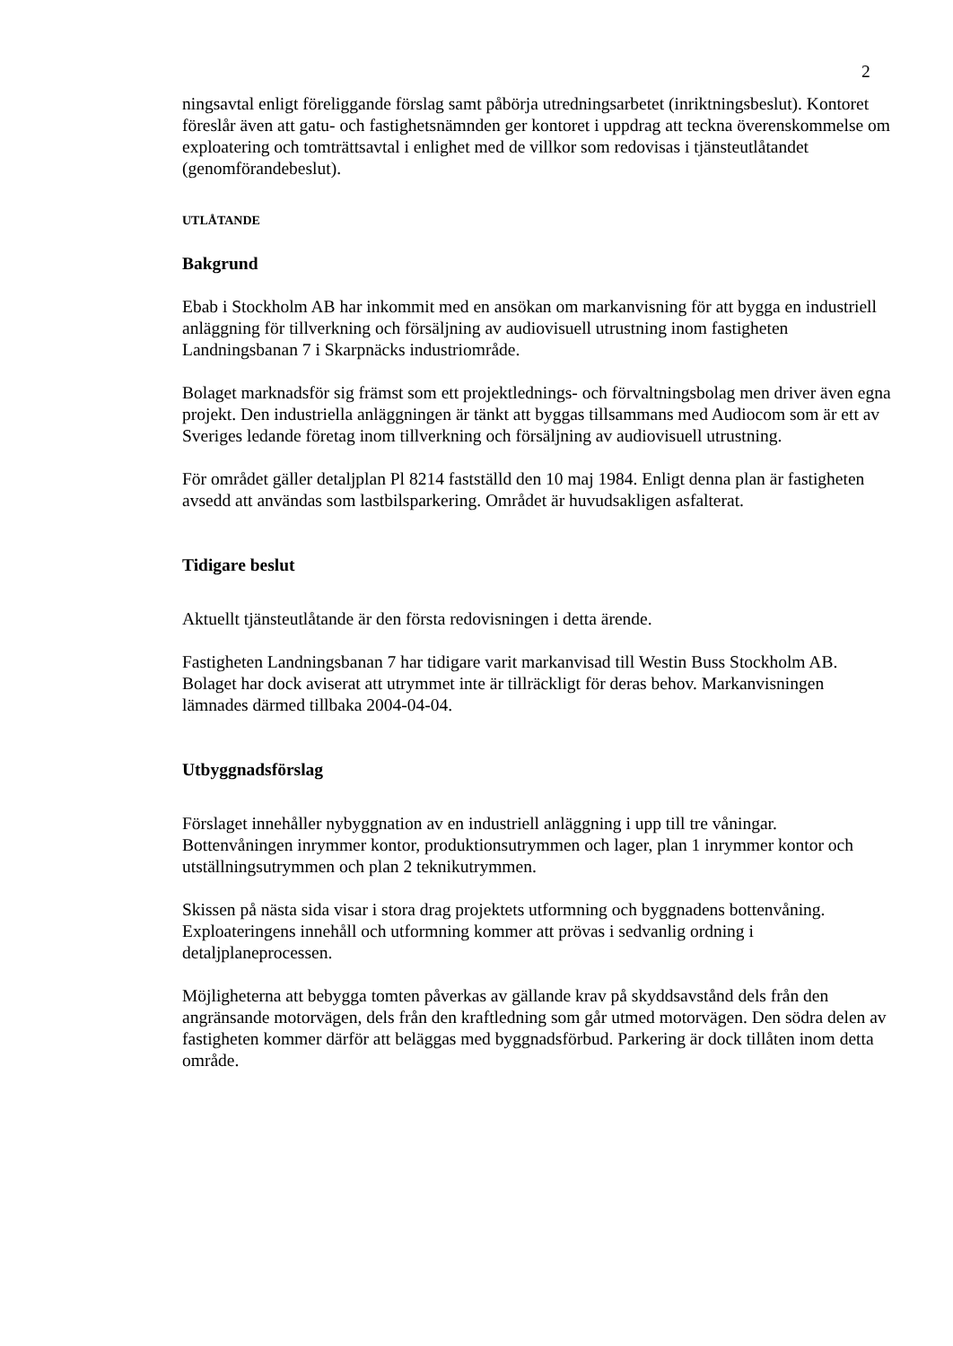2
ningsavtal enligt föreliggande förslag samt påbörja utredningsarbetet (inriktningsbeslut). Kontoret föreslår även att gatu- och fastighetsnämnden ger kontoret i uppdrag att teckna överenskommelse om exploatering och tomträttsavtal i enlighet med de villkor som redovisas i tjänsteutlåtandet (genomförandebeslut).
UTLÅTANDE
Bakgrund
Ebab i Stockholm AB har inkommit med en ansökan om markanvisning för att bygga en industriell anläggning för tillverkning och försäljning av audiovisuell utrustning inom fastigheten Landningsbanan 7 i Skarpnäcks industriområde.
Bolaget marknadsför sig främst som ett projektlednings- och förvaltningsbolag men driver även egna projekt. Den industriella anläggningen är tänkt att byggas tillsammans med Audiocom som är ett av Sveriges ledande företag inom tillverkning och försäljning av audiovisuell utrustning.
För området gäller detaljplan Pl 8214 fastställd den 10 maj 1984. Enligt denna plan är fastigheten avsedd att användas som lastbilsparkering. Området är huvudsakligen asfalterat.
Tidigare beslut
Aktuellt tjänsteutlåtande är den första redovisningen i detta ärende.
Fastigheten Landningsbanan 7 har tidigare varit markanvisad till Westin Buss Stockholm AB. Bolaget har dock aviserat att utrymmet inte är tillräckligt för deras behov. Markanvisningen lämnades därmed tillbaka 2004-04-04.
Utbyggnadsförslag
Förslaget innehåller nybyggnation av en industriell anläggning i upp till tre våningar. Bottenvåningen inrymmer kontor, produktionsutrymmen och lager, plan 1 inrymmer kontor och utställningsutrymmen och plan 2 teknikutrymmen.
Skissen på nästa sida visar i stora drag projektets utformning och byggnadens bottenvåning. Exploateringens innehåll och utformning kommer att prövas i sedvanlig ordning i detaljplaneprocessen.
Möjligheterna att bebygga tomten påverkas av gällande krav på skyddsavstånd dels från den angränsande motorvägen, dels från den kraftledning som går utmed motorvägen. Den södra delen av fastigheten kommer därför att beläggas med byggnadsförbud. Parkering är dock tillåten inom detta område.